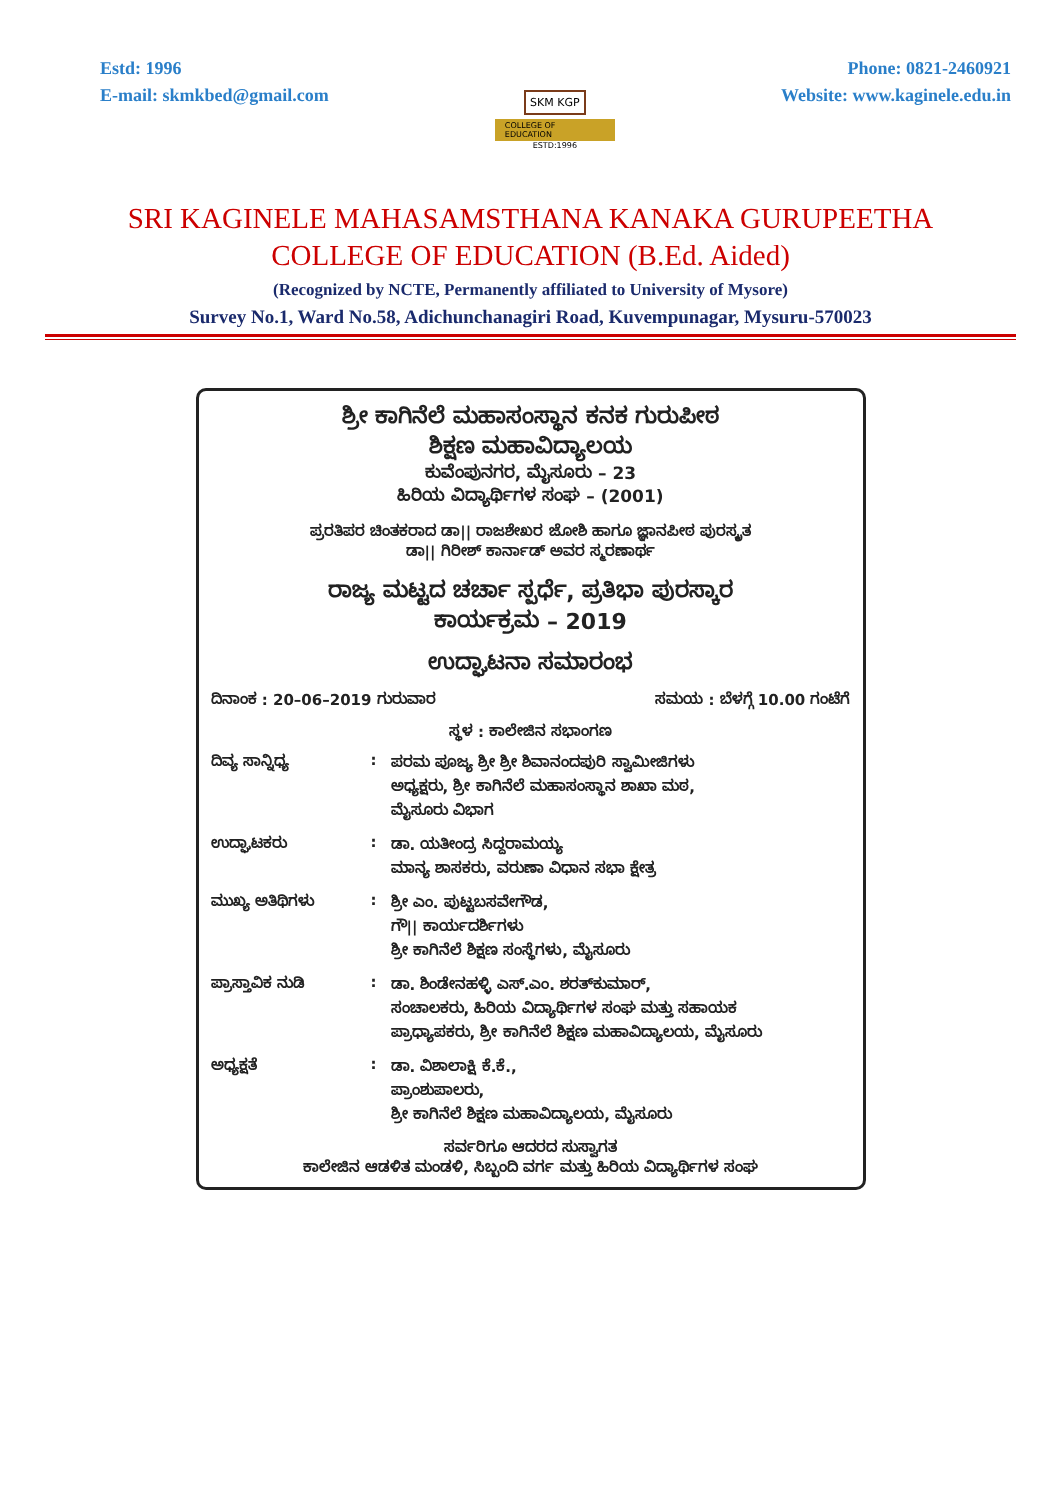Estd: 1996
E-mail: skmkbed@gmail.com
SKM KGP
COLLEGE OF EDUCATION
ESTD:1996
Phone: 0821-2460921
Website: www.kaginele.edu.in
SRI KAGINELE MAHASAMSTHANA KANAKA GURUPEETHA
COLLEGE OF EDUCATION (B.Ed. Aided)
(Recognized by NCTE, Permanently affiliated to University of Mysore)
Survey No.1, Ward No.58, Adichunchanagiri Road, Kuvempunagar, Mysuru-570023
ಶ್ರೀ ಕಾಗಿನೆಲೆ ಮಹಾಸಂಸ್ಥಾನ ಕನಕ ಗುರುಪೀಠ
ಶಿಕ್ಷಣ ಮಹಾವಿದ್ಯಾಲಯ
ಕುವೆಂಪುನಗರ, ಮೈಸೂರು – 23
ಹಿರಿಯ ವಿದ್ಯಾರ್ಥಿಗಳ ಸಂಘ – (2001)
ಪ್ರರತಿಪರ ಚಿಂತಕರಾದ ಡಾ|| ರಾಜಶೇಖರ ಜೋಶಿ ಹಾಗೂ ಜ್ಞಾನಪೀಠ ಪುರಸ್ಕೃತ
ಡಾ|| ಗಿರೀಶ್ ಕಾರ್ನಾಡ್ ಅವರ ಸ್ಮರಣಾರ್ಥ
ರಾಜ್ಯ ಮಟ್ಟದ ಚರ್ಚಾ ಸ್ಪರ್ಧೆ, ಪ್ರತಿಭಾ ಪುರಸ್ಕಾರ
ಕಾರ್ಯಕ್ರಮ – 2019
ಉದ್ಘಾಟನಾ ಸಮಾರಂಭ
ದಿನಾಂಕ : 20–06–2019 ಗುರುವಾರ ಸಮಯ : ಬೆಳಗ್ಗೆ 10.00 ಗಂಟೆಗೆ
ಸ್ಥಳ : ಕಾಲೇಜಿನ ಸಭಾಂಗಣ
ದಿವ್ಯ ಸಾನ್ನಿಧ್ಯ :
ಪರಮ ಪೂಜ್ಯ ಶ್ರೀ ಶ್ರೀ ಶಿವಾನಂದಪುರಿ ಸ್ವಾಮೀಜಿಗಳು
ಅಧ್ಯಕ್ಷರು, ಶ್ರೀ ಕಾಗಿನೆಲೆ ಮಹಾಸಂಸ್ಥಾನ ಶಾಖಾ ಮಠ,
ಮೈಸೂರು ವಿಭಾಗ
ಉದ್ಘಾಟಕರು :
ಡಾ. ಯತೀಂದ್ರ ಸಿದ್ದರಾಮಯ್ಯ
ಮಾನ್ಯ ಶಾಸಕರು, ವರುಣಾ ವಿಧಾನ ಸಭಾ ಕ್ಷೇತ್ರ
ಮುಖ್ಯ ಅತಿಥಿಗಳು :
ಶ್ರೀ ಎಂ. ಪುಟ್ಟಬಸವೇಗೌಡ,
ಗೌ|| ಕಾರ್ಯದರ್ಶಿಗಳು
ಶ್ರೀ ಕಾಗಿನೆಲೆ ಶಿಕ್ಷಣ ಸಂಸ್ಥೆಗಳು, ಮೈಸೂರು
ಪ್ರಾಸ್ತಾವಿಕ ನುಡಿ :
ಡಾ. ಶಿಂಡೇನಹಳ್ಳಿ ಎಸ್.ಎಂ. ಶರತ್‌ಕುಮಾರ್,
ಸಂಚಾಲಕರು, ಹಿರಿಯ ವಿದ್ಯಾರ್ಥಿಗಳ ಸಂಘ ಮತ್ತು ಸಹಾಯಕ
ಪ್ರಾಧ್ಯಾಪಕರು, ಶ್ರೀ ಕಾಗಿನೆಲೆ ಶಿಕ್ಷಣ ಮಹಾವಿದ್ಯಾಲಯ, ಮೈಸೂರು
ಅಧ್ಯಕ್ಷತೆ :
ಡಾ. ವಿಶಾಲಾಕ್ಷಿ ಕೆ.ಕೆ.,
ಪ್ರಾಂಶುಪಾಲರು,
ಶ್ರೀ ಕಾಗಿನೆಲೆ ಶಿಕ್ಷಣ ಮಹಾವಿದ್ಯಾಲಯ, ಮೈಸೂರು
ಸರ್ವರಿಗೂ ಆದರದ ಸುಸ್ವಾಗತ
ಕಾಲೇಜಿನ ಆಡಳಿತ ಮಂಡಳಿ, ಸಿಬ್ಬಂದಿ ವರ್ಗ ಮತ್ತು ಹಿರಿಯ ವಿದ್ಯಾರ್ಥಿಗಳ ಸಂಘ